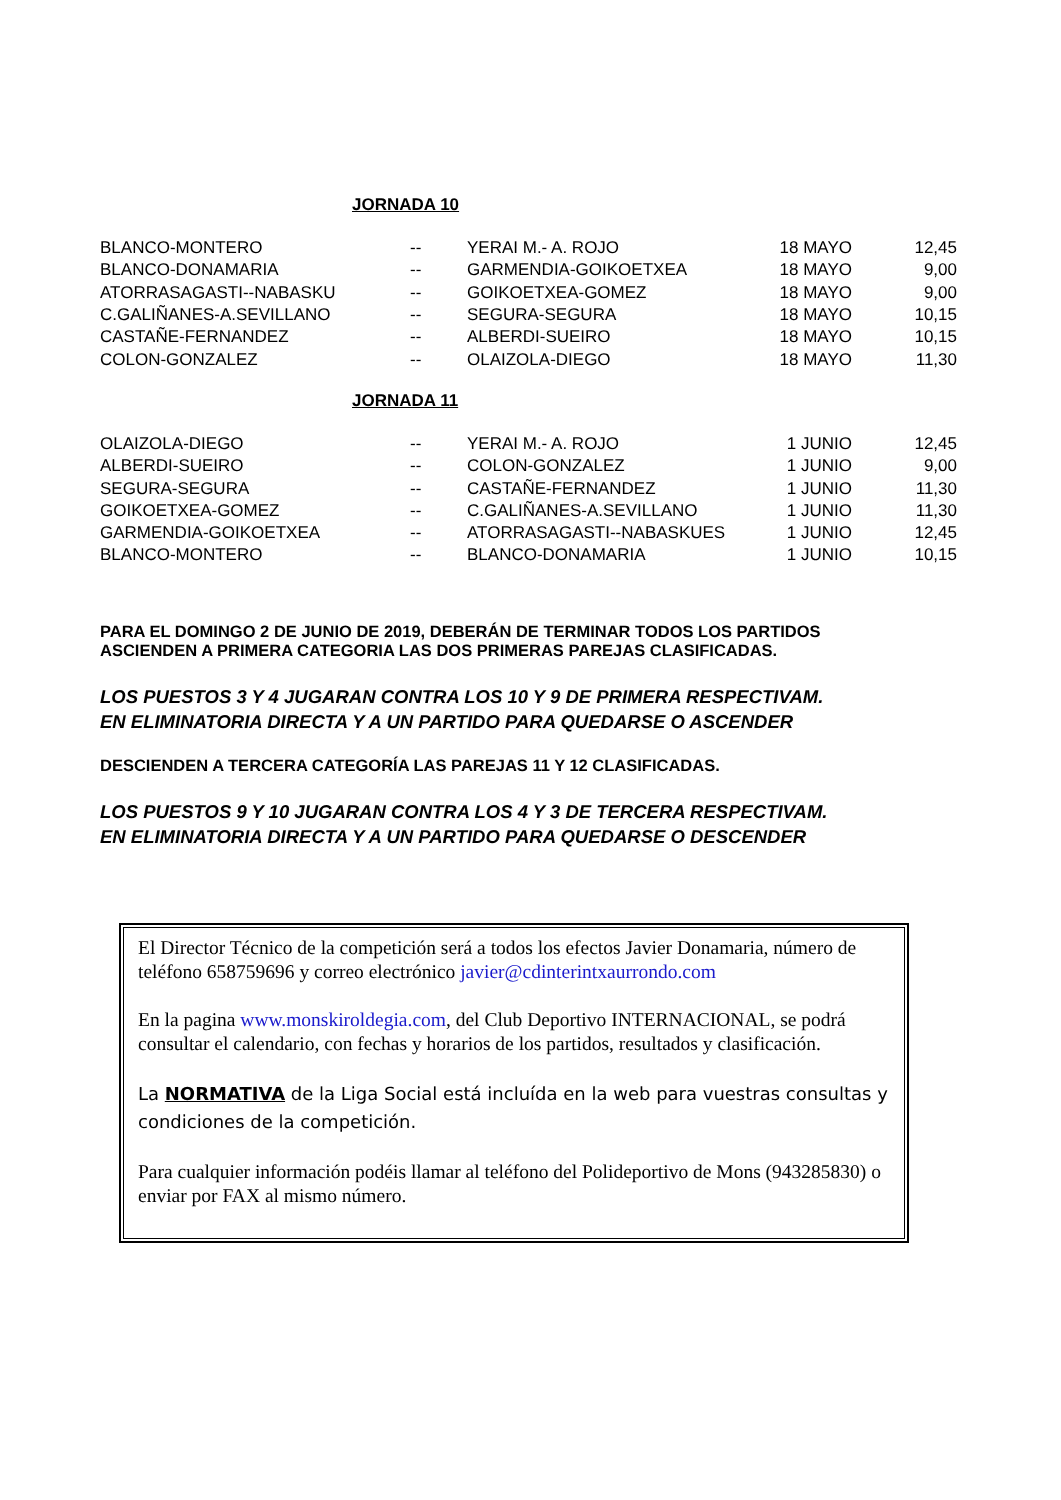JORNADA 10
| BLANCO-MONTERO | -- | YERAI M.- A. ROJO | 18 MAYO | 12,45 |
| BLANCO-DONAMARIA | -- | GARMENDIA-GOIKOETXEA | 18 MAYO | 9,00 |
| ATORRASAGASTI--NABASKU | -- | GOIKOETXEA-GOMEZ | 18 MAYO | 9,00 |
| C.GALIÑANES-A.SEVILLANO | -- | SEGURA-SEGURA | 18 MAYO | 10,15 |
| CASTAÑE-FERNANDEZ | -- | ALBERDI-SUEIRO | 18 MAYO | 10,15 |
| COLON-GONZALEZ | -- | OLAIZOLA-DIEGO | 18 MAYO | 11,30 |
JORNADA 11
| OLAIZOLA-DIEGO | -- | YERAI M.- A. ROJO | 1 JUNIO | 12,45 |
| ALBERDI-SUEIRO | -- | COLON-GONZALEZ | 1 JUNIO | 9,00 |
| SEGURA-SEGURA | -- | CASTAÑE-FERNANDEZ | 1 JUNIO | 11,30 |
| GOIKOETXEA-GOMEZ | -- | C.GALIÑANES-A.SEVILLANO | 1 JUNIO | 11,30 |
| GARMENDIA-GOIKOETXEA | -- | ATORRASAGASTI--NABASKUES | 1 JUNIO | 12,45 |
| BLANCO-MONTERO | -- | BLANCO-DONAMARIA | 1 JUNIO | 10,15 |
PARA EL DOMINGO 2 DE JUNIO DE 2019, DEBERÁN DE TERMINAR TODOS LOS PARTIDOS
ASCIENDEN A PRIMERA CATEGORIA LAS DOS PRIMERAS PAREJAS CLASIFICADAS.
LOS PUESTOS 3 Y 4 JUGARAN CONTRA LOS 10 Y 9 DE PRIMERA RESPECTIVAM.
EN ELIMINATORIA DIRECTA Y A UN PARTIDO PARA QUEDARSE O ASCENDER
DESCIENDEN A TERCERA CATEGORÍA LAS PAREJAS 11 Y 12 CLASIFICADAS.
LOS PUESTOS 9 Y 10 JUGARAN CONTRA LOS 4 Y 3 DE TERCERA RESPECTIVAM.
EN ELIMINATORIA DIRECTA Y A UN PARTIDO PARA QUEDARSE O DESCENDER
El Director Técnico de la competición será a todos los efectos Javier Donamaria, número de teléfono 658759696 y correo electrónico javier@cdinterintxaurrondo.com
En la pagina www.monskiroldegia.com, del Club Deportivo INTERNACIONAL, se podrá consultar el calendario, con fechas y horarios de los partidos, resultados y clasificación.
La NORMATIVA de la Liga Social está incluída en la web para vuestras consultas y condiciones de la competición.
Para cualquier información podéis llamar al teléfono del Polideportivo de Mons (943285830) o enviar por FAX al mismo número.